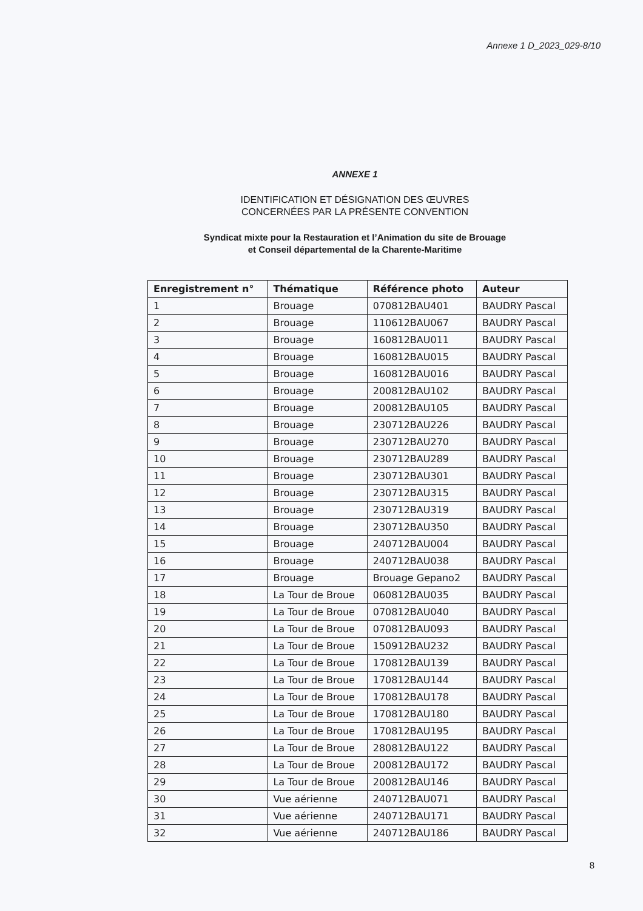Annexe 1 D_2023_029-8/10
ANNEXE 1
IDENTIFICATION ET DÉSIGNATION DES ŒUVRES
CONCERNÉES PAR LA PRÉSENTE CONVENTION
Syndicat mixte pour la Restauration et l’Animation du site de Brouage
et Conseil départemental de la Charente-Maritime
| Enregistrement n° | Thématique | Référence photo | Auteur |
| --- | --- | --- | --- |
| 1 | Brouage | 070812BAU401 | BAUDRY Pascal |
| 2 | Brouage | 110612BAU067 | BAUDRY Pascal |
| 3 | Brouage | 160812BAU011 | BAUDRY Pascal |
| 4 | Brouage | 160812BAU015 | BAUDRY Pascal |
| 5 | Brouage | 160812BAU016 | BAUDRY Pascal |
| 6 | Brouage | 200812BAU102 | BAUDRY Pascal |
| 7 | Brouage | 200812BAU105 | BAUDRY Pascal |
| 8 | Brouage | 230712BAU226 | BAUDRY Pascal |
| 9 | Brouage | 230712BAU270 | BAUDRY Pascal |
| 10 | Brouage | 230712BAU289 | BAUDRY Pascal |
| 11 | Brouage | 230712BAU301 | BAUDRY Pascal |
| 12 | Brouage | 230712BAU315 | BAUDRY Pascal |
| 13 | Brouage | 230712BAU319 | BAUDRY Pascal |
| 14 | Brouage | 230712BAU350 | BAUDRY Pascal |
| 15 | Brouage | 240712BAU004 | BAUDRY Pascal |
| 16 | Brouage | 240712BAU038 | BAUDRY Pascal |
| 17 | Brouage | Brouage Gepano2 | BAUDRY Pascal |
| 18 | La Tour de Broue | 060812BAU035 | BAUDRY Pascal |
| 19 | La Tour de Broue | 070812BAU040 | BAUDRY Pascal |
| 20 | La Tour de Broue | 070812BAU093 | BAUDRY Pascal |
| 21 | La Tour de Broue | 150912BAU232 | BAUDRY Pascal |
| 22 | La Tour de Broue | 170812BAU139 | BAUDRY Pascal |
| 23 | La Tour de Broue | 170812BAU144 | BAUDRY Pascal |
| 24 | La Tour de Broue | 170812BAU178 | BAUDRY Pascal |
| 25 | La Tour de Broue | 170812BAU180 | BAUDRY Pascal |
| 26 | La Tour de Broue | 170812BAU195 | BAUDRY Pascal |
| 27 | La Tour de Broue | 280812BAU122 | BAUDRY Pascal |
| 28 | La Tour de Broue | 200812BAU172 | BAUDRY Pascal |
| 29 | La Tour de Broue | 200812BAU146 | BAUDRY Pascal |
| 30 | Vue aérienne | 240712BAU071 | BAUDRY Pascal |
| 31 | Vue aérienne | 240712BAU171 | BAUDRY Pascal |
| 32 | Vue aérienne | 240712BAU186 | BAUDRY Pascal |
8